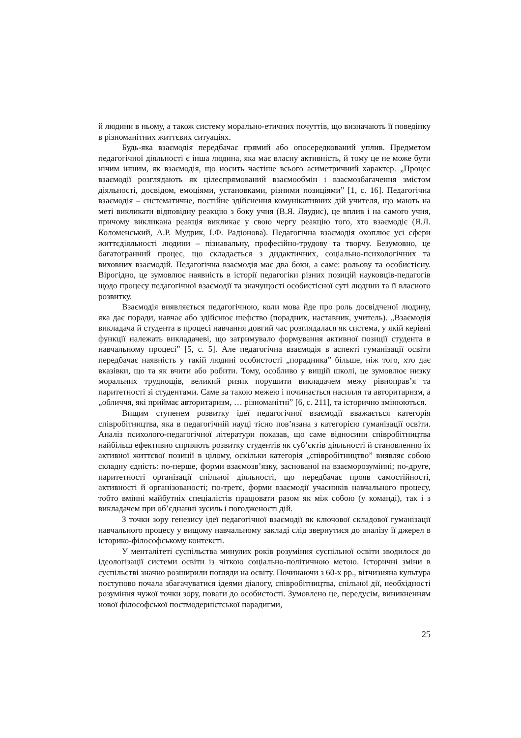й людини в ньому, а також систему морально-етичних почуттів, що визначають її поведінку в різноманітних життєвих ситуаціях.
Будь-яка взаємодія передбачає прямий або опосередкований уплив. Предметом педагогічної діяльності є інша людина, яка має власну активність, й тому це не може бути нічим іншим, як взаємодія, що носить частіше всього асиметричний характер. „Процес взаємодії розглядають як цілеспрямований взаємообмін і взаємозбагачення змістом діяльності, досвідом, емоціями, установками, різними позиціями” [1, с. 16]. Педагогічна взаємодія – систематичне, постійне здійснення комунікативних дій учителя, що мають на меті викликати відповідну реакцію з боку учня (В.Я. Ляудис), це вплив і на самого учня, причому викликана реакція викликає у свою чергу реакцію того, хто взаємодіє (Я.Л. Коломенський, А.Р. Мудрик, І.Ф. Радіонова). Педагогічна взаємодія охоплює усі сфери життєдіяльності людини – пізнавальну, професійно-трудову та творчу. Безумовно, це багатогранний процес, що складається з дидактичних, соціально-психологічних та виховних взаємодій. Педагогічна взаємодія має два боки, а саме: рольову та особистісну. Вірогідно, це зумовлює наявність в історії педагогіки різних позицій науковців-педагогів щодо процесу педагогічної взаємодії та значущості особистісної суті людини та її власного розвитку.
Взаємодія виявляється педагогічною, коли мова йде про роль досвідченої людину, яка дає поради, навчає або здійснює шефство (порадник, наставник, учитель). „Взаємодія викладача й студента в процесі навчання довгий час розглядалася як система, у якій керівні функції належать викладачеві, що затримувало формування активної позиції студента в навчальному процесі” [5, с. 5]. Але педагогічна взаємодія в аспекті гуманізації освіти передбачає наявність у такій людині особистості „порадника” більше, ніж того, хто дає вказівки, що та як вчити або робити. Тому, особливо у вищій школі, це зумовлює низку моральних труднощів, великий ризик порушити викладачем межу рівноправ’я та паритетності зі студентами. Саме за такою межею і починається насилля та авторитаризм, а „обличчя, які приймає авторитаризм, … різноманітні” [6, с. 211], та історично змінюються.
Вищим ступенем розвитку ідеї педагогічної взаємодії вважається категорія співробітництва, яка в педагогічній науці тісно пов’язана з категорією гуманізації освіти. Аналіз психолого-педагогічної літератури показав, що саме відносини співробітництва найбільш ефективно сприяють розвитку студентів як суб’єктів діяльності й становленню їх активної життєвої позиції в цілому, оскільки категорія „співробітництво” виявляє собою складну єдність: по-перше, форми взаємозв’язку, заснованої на взаєморозумінні; по-друге, паритетності організації спільної діяльності, що передбачає прояв самостійності, активності й організованості; по-третє, форми взаємодії учасників навчального процесу, тобто вмінні майбутніх спеціалістів працювати разом як між собою (у команді), так і з викладачем при об’єднанні зусиль і погодженості дій.
З точки зору генезису ідеї педагогічної взаємодії як ключової складової гуманізації навчального процесу у вищому навчальному закладі слід звернутися до аналізу її джерел в історико-філософському контексті.
У менталітеті суспільства минулих років розуміння суспільної освіти зводилося до ідеологізації системи освіти із чіткою соціально-політичною метою. Історичні зміни в суспільстві значно розширили погляди на освіту. Починаючи з 60-х рр., вітчизняна культура поступово почала збагачуватися ідеями діалогу, співробітництва, спільної дії, необхідності розуміння чужої точки зору, поваги до особистості. Зумовлено це, передусім, виникненням нової філософської постмодерністської парадигми,
25